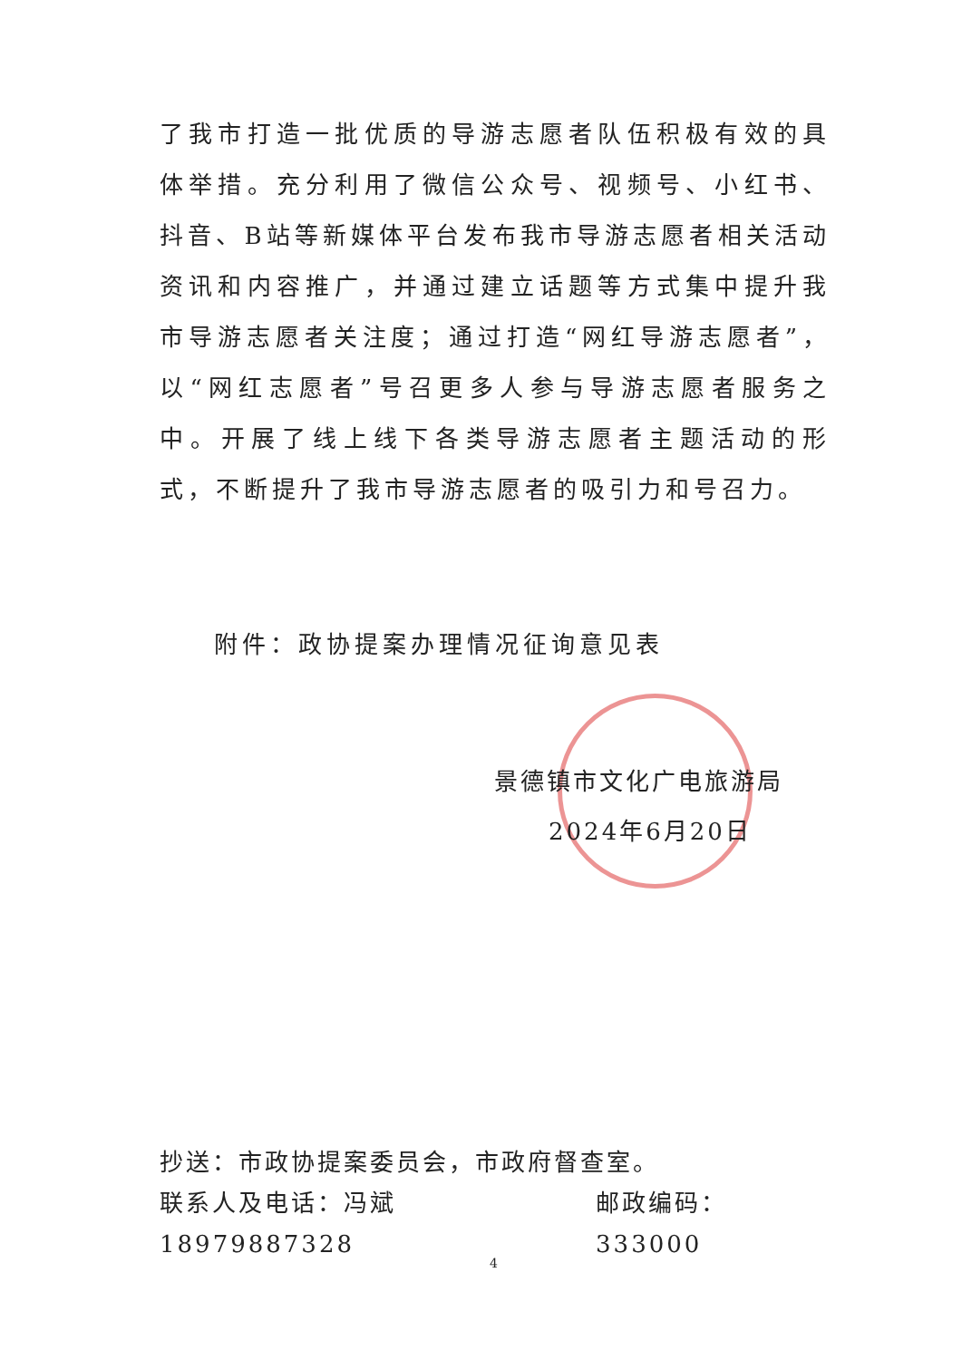了我市打造一批优质的导游志愿者队伍积极有效的具体举措。充分利用了微信公众号、视频号、小红书、抖音、B站等新媒体平台发布我市导游志愿者相关活动资讯和内容推广，并通过建立话题等方式集中提升我市导游志愿者关注度；通过打造“网红导游志愿者”，以“网红志愿者”号召更多人参与导游志愿者服务之中。开展了线上线下各类导游志愿者主题活动的形式，不断提升了我市导游志愿者的吸引力和号召力。
附件：政协提案办理情况征询意见表
景德镇市文化广电旅游局
2024年6月20日
抄送：市政协提案委员会，市政府督查室。
联系人及电话：冯斌 18979887328 邮政编码：333000
4